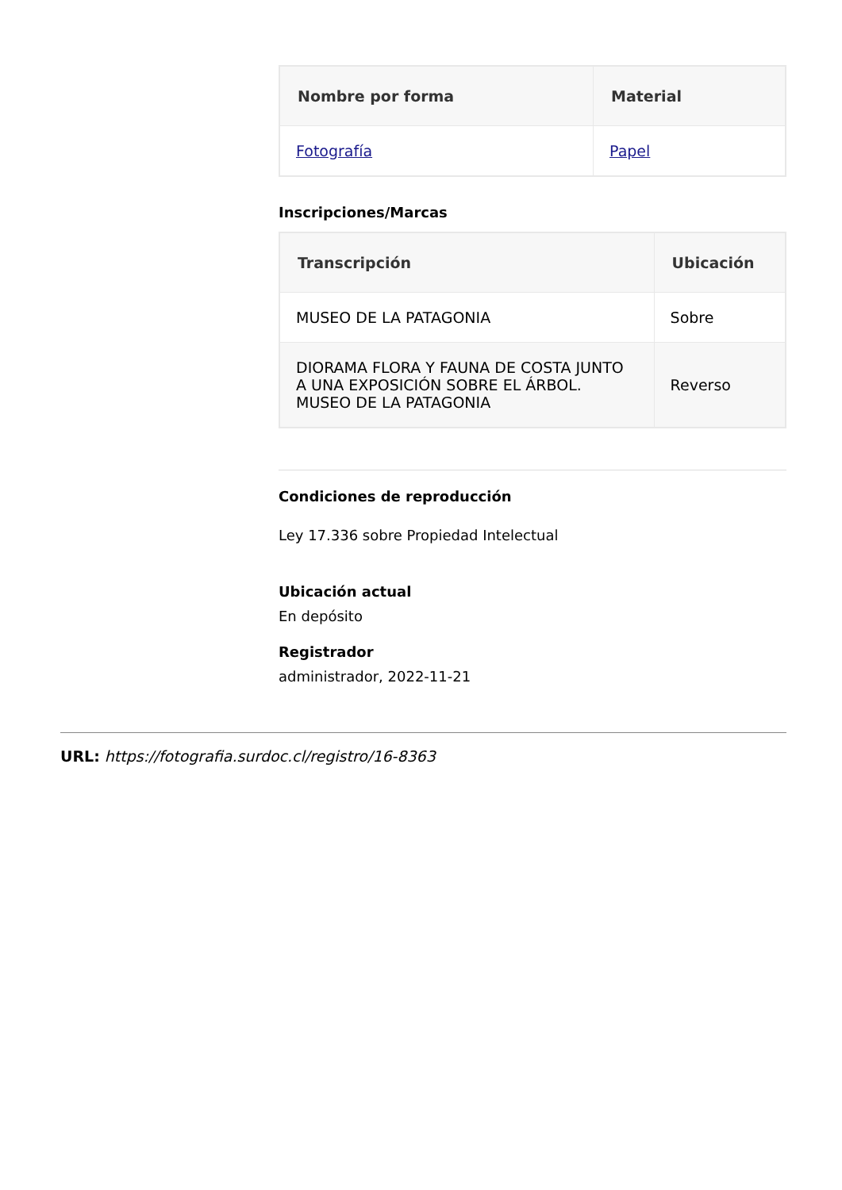| Nombre por forma | Material |
| --- | --- |
| Fotografía | Papel |
Inscripciones/Marcas
| Transcripción | Ubicación |
| --- | --- |
| MUSEO DE LA PATAGONIA | Sobre |
| DIORAMA FLORA Y FAUNA DE COSTA JUNTO A UNA EXPOSICIÓN SOBRE EL ÁRBOL. MUSEO DE LA PATAGONIA | Reverso |
Condiciones de reproducción
Ley 17.336 sobre Propiedad Intelectual
Ubicación actual
En depósito
Registrador
administrador, 2022-11-21
URL: https://fotografia.surdoc.cl/registro/16-8363